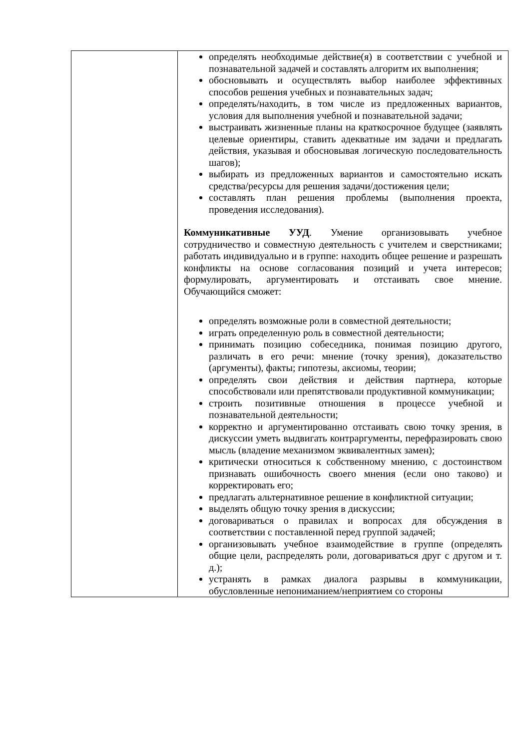| | определять необходимые действие(я) в соответствии с учебной и познавательной задачей и составлять алгоритм их выполнения; обосновывать и осуществлять выбор наиболее эффективных способов решения учебных и познавательных задач; определять/находить, в том числе из предложенных вариантов, условия для выполнения учебной и познавательной задачи; выстраивать жизненные планы на краткосрочное будущее (заявлять целевые ориентиры, ставить адекватные им задачи и предлагать действия, указывая и обосновывая логическую последовательность шагов); выбирать из предложенных вариантов и самостоятельно искать средства/ресурсы для решения задачи/достижения цели; составлять план решения проблемы (выполнения проекта, проведения исследования). Коммуникативные УУД . Умение организовывать учебное сотрудничество и совместную деятельность с учителем и сверстниками; работать индивидуально и в группе: находить общее решение и разрешать конфликты на основе согласования позиций и учета интересов; формулировать, аргументировать и отстаивать свое мнение. Обучающийся сможет: определять возможные роли в совместной деятельности; играть определенную роль в совместной деятельности; принимать позицию собеседника, понимая позицию другого, различать в его речи: мнение (точку зрения), доказательство (аргументы), факты; гипотезы, аксиомы, теории; определять свои действия и действия партнера, которые способствовали или препятствовали продуктивной коммуникации; строить позитивные отношения в процессе учебной и познавательной деятельности; корректно и аргументированно отстаивать свою точку зрения, в дискуссии уметь выдвигать контраргументы, перефразировать свою мысль (владение механизмом эквивалентных замен); критически относиться к собственному мнению, с достоинством признавать ошибочность своего мнения (если оно таково) и корректировать его; предлагать альтернативное решение в конфликтной ситуации; выделять общую точку зрения в дискуссии; договариваться о правилах и вопросах для обсуждения в соответствии с поставленной перед группой задачей; организовывать учебное взаимодействие в группе (определять общие цели, распределять роли, договариваться друг с другом и т. д.); устранять в рамках диалога разрывы в коммуникации, обусловленные непониманием/неприятием со стороны |